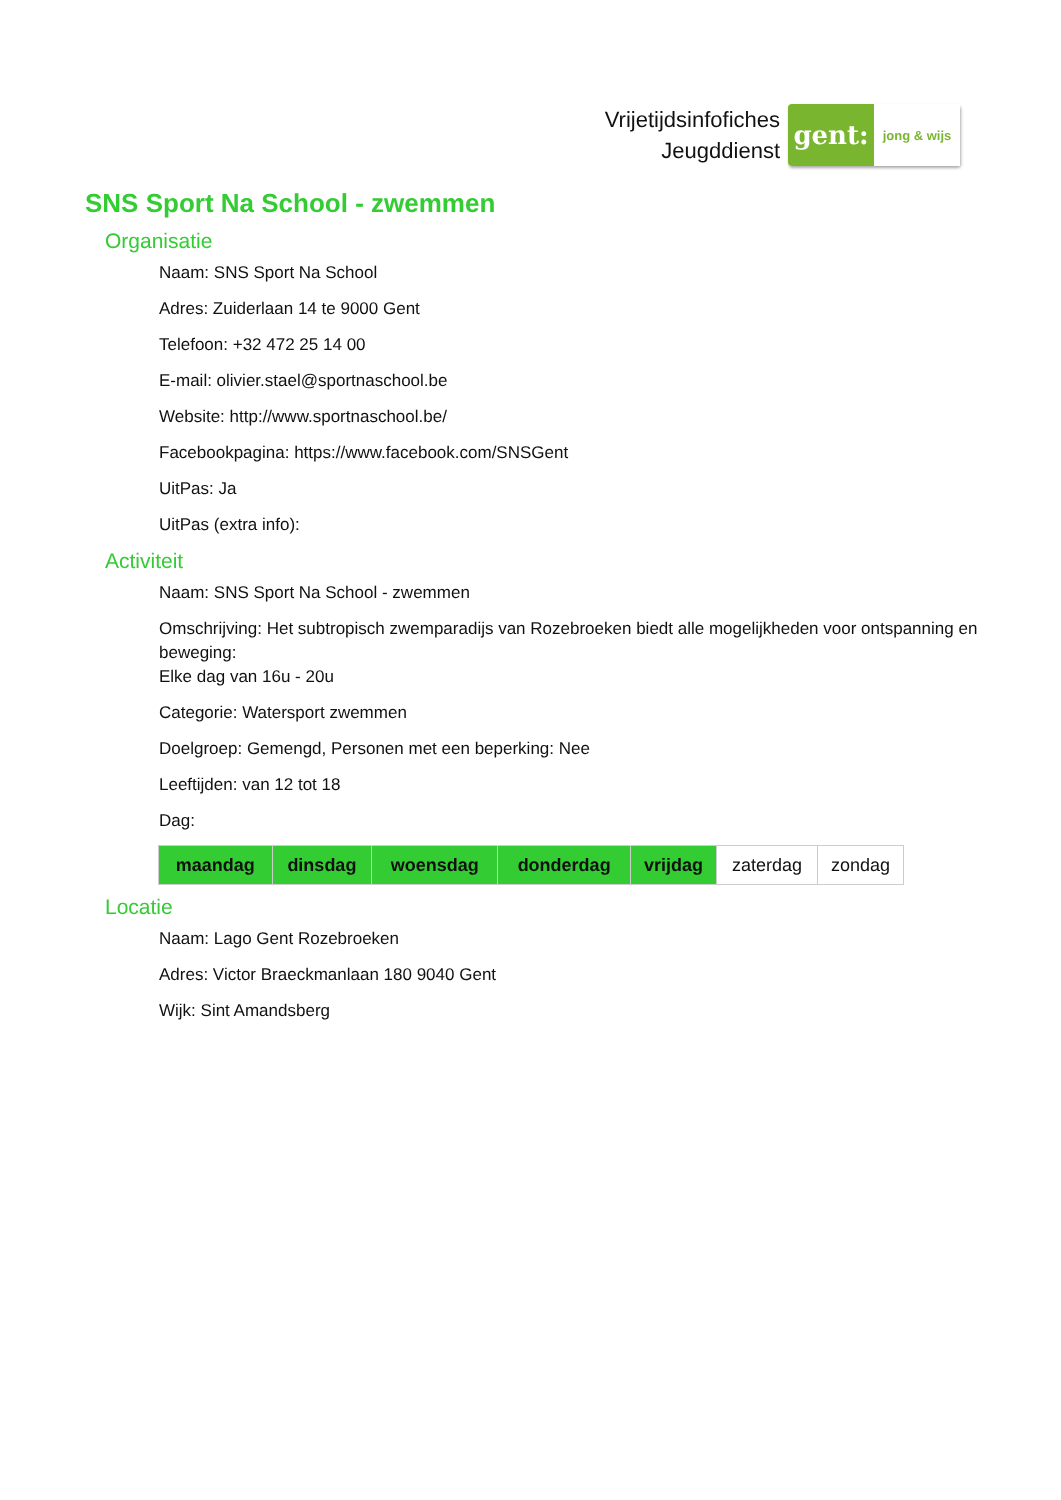Vrijetijdsinfofiches
Jeugddienst
gent:
jong & wijs
SNS Sport Na School - zwemmen
Organisatie
Naam: SNS Sport Na School
Adres: Zuiderlaan 14 te 9000 Gent
Telefoon: +32 472 25 14 00
E-mail: olivier.stael@sportnaschool.be
Website: http://www.sportnaschool.be/
Facebookpagina: https://www.facebook.com/SNSGent
UitPas: Ja
UitPas (extra info):
Activiteit
Naam: SNS Sport Na School - zwemmen
Omschrijving: Het subtropisch zwemparadijs van Rozebroeken biedt alle mogelijkheden voor ontspanning en beweging:
Elke dag van 16u - 20u
Categorie: Watersport zwemmen
Doelgroep: Gemengd, Personen met een beperking: Nee
Leeftijden: van 12 tot 18
Dag:
| maandag | dinsdag | woensdag | donderdag | vrijdag | zaterdag | zondag |
Locatie
Naam: Lago Gent Rozebroeken
Adres: Victor Braeckmanlaan 180 9040 Gent
Wijk: Sint Amandsberg